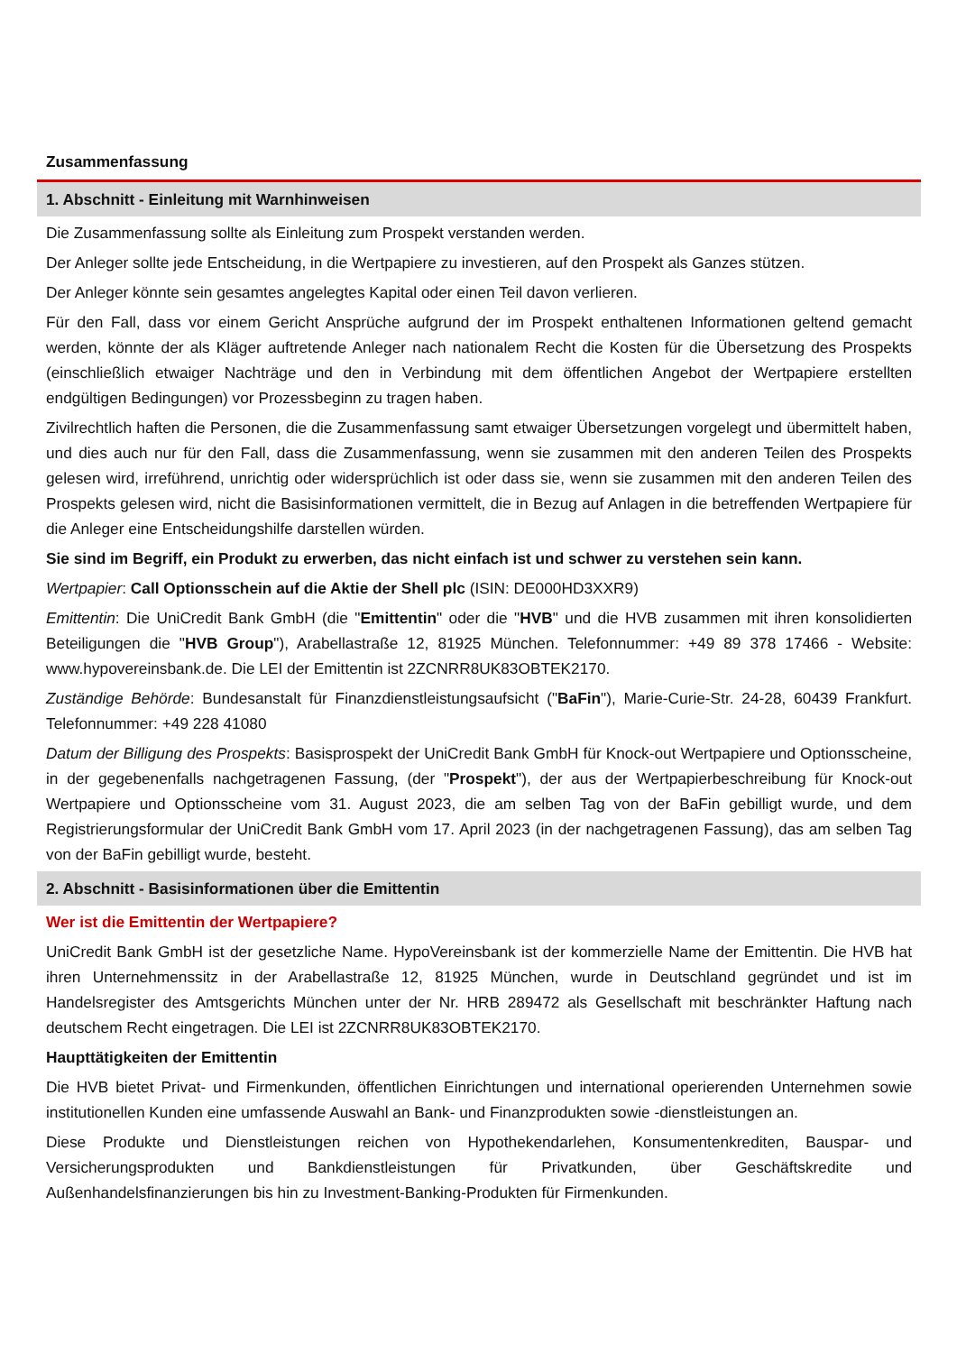Zusammenfassung
1. Abschnitt - Einleitung mit Warnhinweisen
Die Zusammenfassung sollte als Einleitung zum Prospekt verstanden werden.
Der Anleger sollte jede Entscheidung, in die Wertpapiere zu investieren, auf den Prospekt als Ganzes stützen.
Der Anleger könnte sein gesamtes angelegtes Kapital oder einen Teil davon verlieren.
Für den Fall, dass vor einem Gericht Ansprüche aufgrund der im Prospekt enthaltenen Informationen geltend gemacht werden, könnte der als Kläger auftretende Anleger nach nationalem Recht die Kosten für die Übersetzung des Prospekts (einschließlich etwaiger Nachträge und den in Verbindung mit dem öffentlichen Angebot der Wertpapiere erstellten endgültigen Bedingungen) vor Prozessbeginn zu tragen haben.
Zivilrechtlich haften die Personen, die die Zusammenfassung samt etwaiger Übersetzungen vorgelegt und übermittelt haben, und dies auch nur für den Fall, dass die Zusammenfassung, wenn sie zusammen mit den anderen Teilen des Prospekts gelesen wird, irreführend, unrichtig oder widersprüchlich ist oder dass sie, wenn sie zusammen mit den anderen Teilen des Prospekts gelesen wird, nicht die Basisinformationen vermittelt, die in Bezug auf Anlagen in die betreffenden Wertpapiere für die Anleger eine Entscheidungshilfe darstellen würden.
Sie sind im Begriff, ein Produkt zu erwerben, das nicht einfach ist und schwer zu verstehen sein kann.
Wertpapier: Call Optionsschein auf die Aktie der Shell plc (ISIN: DE000HD3XXR9)
Emittentin: Die UniCredit Bank GmbH (die "Emittentin" oder die "HVB" und die HVB zusammen mit ihren konsolidierten Beteiligungen die "HVB Group"), Arabellastraße 12, 81925 München. Telefonnummer: +49 89 378 17466 - Website: www.hypovereinsbank.de. Die LEI der Emittentin ist 2ZCNRR8UK83OBTEK2170.
Zuständige Behörde: Bundesanstalt für Finanzdienstleistungsaufsicht ("BaFin"), Marie-Curie-Str. 24-28, 60439 Frankfurt. Telefonnummer: +49 228 41080
Datum der Billigung des Prospekts: Basisprospekt der UniCredit Bank GmbH für Knock-out Wertpapiere und Optionsscheine, in der gegebenenfalls nachgetragenen Fassung, (der "Prospekt"), der aus der Wertpapierbeschreibung für Knock-out Wertpapiere und Optionsscheine vom 31. August 2023, die am selben Tag von der BaFin gebilligt wurde, und dem Registrierungsformular der UniCredit Bank GmbH vom 17. April 2023 (in der nachgetragenen Fassung), das am selben Tag von der BaFin gebilligt wurde, besteht.
2. Abschnitt - Basisinformationen über die Emittentin
Wer ist die Emittentin der Wertpapiere?
UniCredit Bank GmbH ist der gesetzliche Name. HypoVereinsbank ist der kommerzielle Name der Emittentin. Die HVB hat ihren Unternehmenssitz in der Arabellastraße 12, 81925 München, wurde in Deutschland gegründet und ist im Handelsregister des Amtsgerichts München unter der Nr. HRB 289472 als Gesellschaft mit beschränkter Haftung nach deutschem Recht eingetragen. Die LEI ist 2ZCNRR8UK83OBTEK2170.
Haupttätigkeiten der Emittentin
Die HVB bietet Privat- und Firmenkunden, öffentlichen Einrichtungen und international operierenden Unternehmen sowie institutionellen Kunden eine umfassende Auswahl an Bank- und Finanzprodukten sowie -dienstleistungen an.
Diese Produkte und Dienstleistungen reichen von Hypothekendarlehen, Konsumentenkrediten, Bauspar- und Versicherungsprodukten und Bankdienstleistungen für Privatkunden, über Geschäftskredite und Außenhandelsfinanzierungen bis hin zu Investment-Banking-Produkten für Firmenkunden.